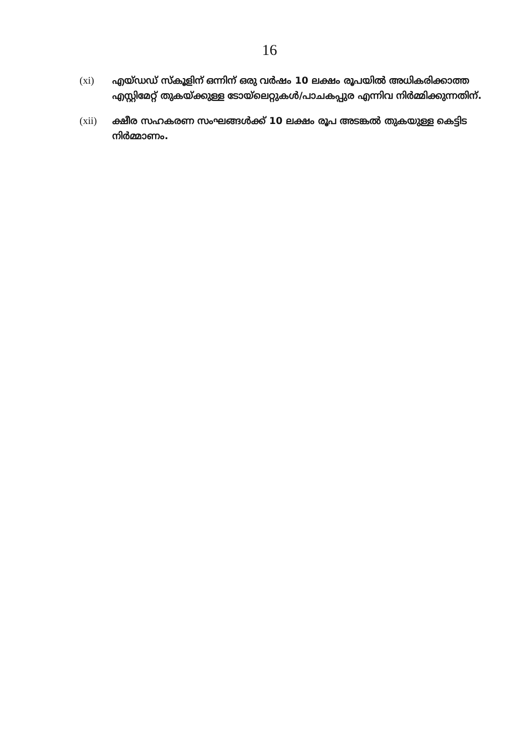16
(xi) എയ്ഡഡ് സ്കൂളിന് ഒന്നിന് ഒരു വർഷം 10 ലക്ഷം രൂപയിൽ അധികരിക്കാത്ത എസ്റ്റിമേറ്റ് തുകയ്ക്കുള്ള ടോയ്ലെറ്റുകൾ/പാചകപ്പുര എന്നിവ നിർമ്മിക്കുന്നതിന്.
(xii) ക്ഷീര സഹകരണ സംഘങ്ങൾക്ക് 10 ലക്ഷം രൂപ അടങ്കൽ തുകയുള്ള കെട്ടിട നിർമ്മാണം.